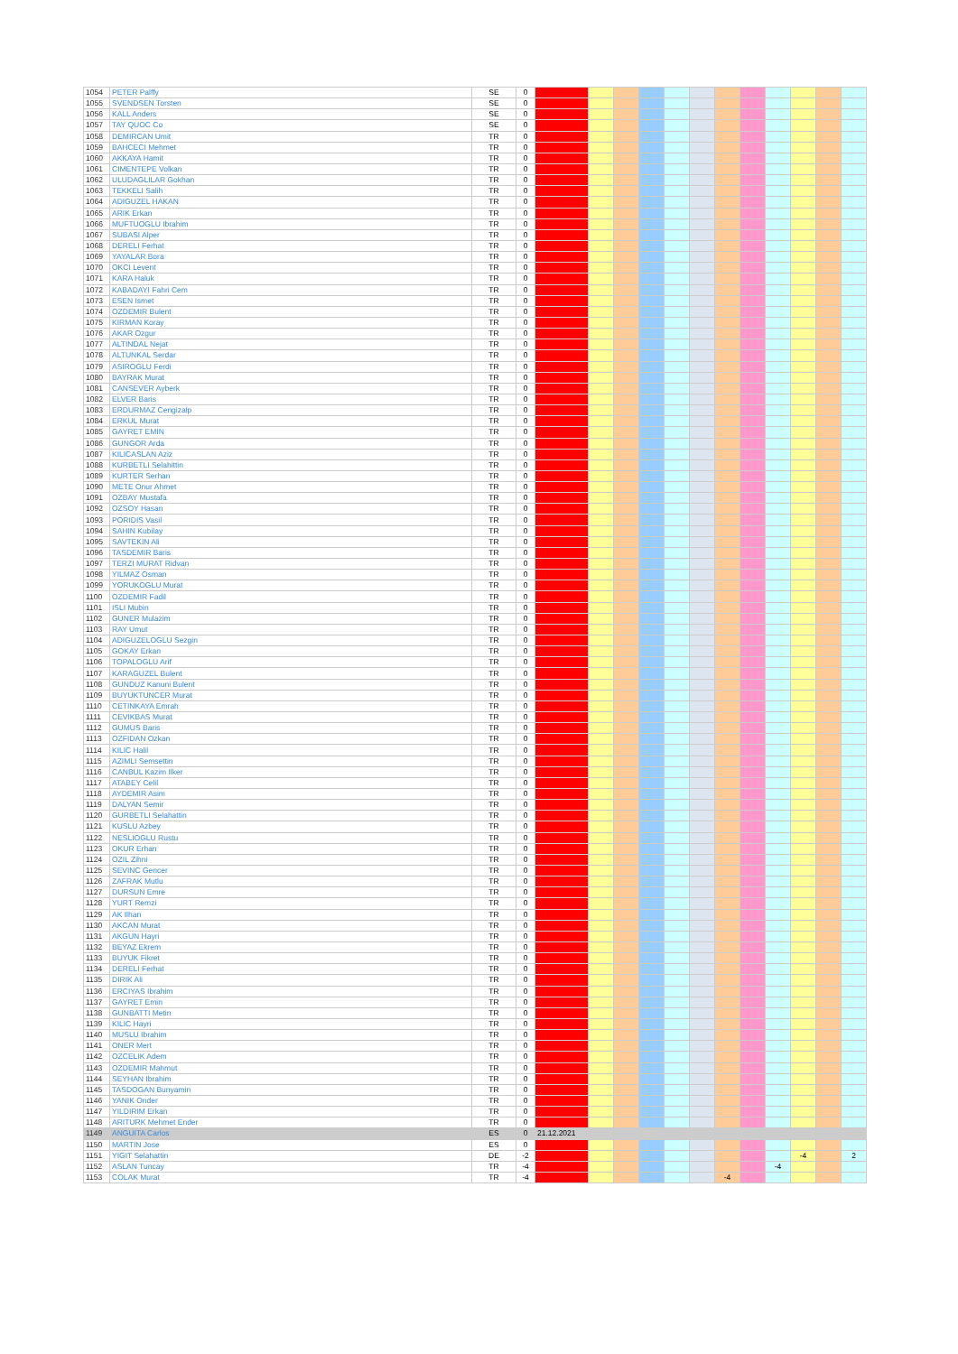| 1054 | PETER Palffy | SE | 0 | | | | | | | | | | | | |
| 1055 | SVENDSEN Torsten | SE | 0 | | | | | | | | | | | | |
| 1056 | KALL Anders | SE | 0 | | | | | | | | | | | | |
| 1057 | TAY QUOC Co | SE | 0 | | | | | | | | | | | | |
| 1058 | DEMIRCAN Umit | TR | 0 | | | | | | | | | | | | |
| 1059 | BAHCECI Mehmet | TR | 0 | | | | | | | | | | | | |
| 1060 | AKKAYA Hamit | TR | 0 | | | | | | | | | | | | |
| 1061 | CIMENTEPE Volkan | TR | 0 | | | | | | | | | | | | |
| 1062 | ULUDAGLILAR Gokhan | TR | 0 | | | | | | | | | | | | |
| 1063 | TEKKELI Salih | TR | 0 | | | | | | | | | | | | |
| 1064 | ADIGUZEL HAKAN | TR | 0 | | | | | | | | | | | | |
| 1065 | ARIK Erkan | TR | 0 | | | | | | | | | | | | |
| 1066 | MUFTUOGLU Ibrahim | TR | 0 | | | | | | | | | | | | |
| 1067 | SUBASI Alper | TR | 0 | | | | | | | | | | | | |
| 1068 | DERELI Ferhat | TR | 0 | | | | | | | | | | | | |
| 1069 | YAYALAR Bora | TR | 0 | | | | | | | | | | | | |
| 1070 | OKCI Levent | TR | 0 | | | | | | | | | | | | |
| 1071 | KARA Haluk | TR | 0 | | | | | | | | | | | | |
| 1072 | KABADAYI Fahri Cem | TR | 0 | | | | | | | | | | | | |
| 1073 | ESEN Ismet | TR | 0 | | | | | | | | | | | | |
| 1074 | OZDEMIR Bulent | TR | 0 | | | | | | | | | | | | |
| 1075 | KIRMAN Koray | TR | 0 | | | | | | | | | | | | |
| 1076 | AKAR Ozgur | TR | 0 | | | | | | | | | | | | |
| 1077 | ALTINDAL Nejat | TR | 0 | | | | | | | | | | | | |
| 1078 | ALTUNKAL Serdar | TR | 0 | | | | | | | | | | | | |
| 1079 | ASIROGLU Ferdi | TR | 0 | | | | | | | | | | | | |
| 1080 | BAYRAK Murat | TR | 0 | | | | | | | | | | | | |
| 1081 | CANSEVER Ayberk | TR | 0 | | | | | | | | | | | | |
| 1082 | ELVER Baris | TR | 0 | | | | | | | | | | | | |
| 1083 | ERDURMAZ Cengizalp | TR | 0 | | | | | | | | | | | | |
| 1084 | ERKUL Murat | TR | 0 | | | | | | | | | | | | |
| 1085 | GAYRET EMİN | TR | 0 | | | | | | | | | | | | |
| 1086 | GUNGOR Arda | TR | 0 | | | | | | | | | | | | |
| 1087 | KILICASLAN Aziz | TR | 0 | | | | | | | | | | | | |
| 1088 | KURBETLI Selahittin | TR | 0 | | | | | | | | | | | | |
| 1089 | KURTER Serhan | TR | 0 | | | | | | | | | | | | |
| 1090 | METE Onur Ahmet | TR | 0 | | | | | | | | | | | | |
| 1091 | OZBAY Mustafa | TR | 0 | | | | | | | | | | | | |
| 1092 | OZSOY Hasan | TR | 0 | | | | | | | | | | | | |
| 1093 | PORIDIS Vasil | TR | 0 | | | | | | | | | | | | |
| 1094 | SAHIN Kubilay | TR | 0 | | | | | | | | | | | | |
| 1095 | SAVTEKIN Ali | TR | 0 | | | | | | | | | | | | |
| 1096 | TASDEMIR Baris | TR | 0 | | | | | | | | | | | | |
| 1097 | TERZI MURAT Ridvan | TR | 0 | | | | | | | | | | | | |
| 1098 | YILMAZ Osman | TR | 0 | | | | | | | | | | | | |
| 1099 | YORUKOGLU Murat | TR | 0 | | | | | | | | | | | | |
| 1100 | OZDEMIR Fadil | TR | 0 | | | | | | | | | | | | |
| 1101 | ISLI Mubin | TR | 0 | | | | | | | | | | | | |
| 1102 | GUNER Mulazim | TR | 0 | | | | | | | | | | | | |
| 1103 | RAY Umut | TR | 0 | | | | | | | | | | | | |
| 1104 | ADIGUZELOGLU Sezgin | TR | 0 | | | | | | | | | | | | |
| 1105 | GOKAY Erkan | TR | 0 | | | | | | | | | | | | |
| 1106 | TOPALOGLU Arif | TR | 0 | | | | | | | | | | | | |
| 1107 | KARAGUZEL Bulent | TR | 0 | | | | | | | | | | | | |
| 1108 | GUNDUZ Kanuni Bulent | TR | 0 | | | | | | | | | | | | |
| 1109 | BUYUKTUNCER Murat | TR | 0 | | | | | | | | | | | | |
| 1110 | CETINKAYA Emrah | TR | 0 | | | | | | | | | | | | |
| 1111 | CEVIKBAS Murat | TR | 0 | | | | | | | | | | | | |
| 1112 | GUMUS Baris | TR | 0 | | | | | | | | | | | | |
| 1113 | OZFIDAN Ozkan | TR | 0 | | | | | | | | | | | | |
| 1114 | KILIC Halil | TR | 0 | | | | | | | | | | | | |
| 1115 | AZIMLI Semsettin | TR | 0 | | | | | | | | | | | | |
| 1116 | CANBUL Kazim Ilker | TR | 0 | | | | | | | | | | | | |
| 1117 | ATABEY Celil | TR | 0 | | | | | | | | | | | | |
| 1118 | AYDEMIR Asim | TR | 0 | | | | | | | | | | | | |
| 1119 | DALYAN Semir | TR | 0 | | | | | | | | | | | | |
| 1120 | GURBETLI Selahattin | TR | 0 | | | | | | | | | | | | |
| 1121 | KUSLU Azbey | TR | 0 | | | | | | | | | | | | |
| 1122 | NESLIOGLU Rustu | TR | 0 | | | | | | | | | | | | |
| 1123 | OKUR Erhan | TR | 0 | | | | | | | | | | | | |
| 1124 | OZIL Zihni | TR | 0 | | | | | | | | | | | | |
| 1125 | SEVINC Gencer | TR | 0 | | | | | | | | | | | | |
| 1126 | ZAFRAK Mutlu | TR | 0 | | | | | | | | | | | | |
| 1127 | DURSUN Emre | TR | 0 | | | | | | | | | | | | |
| 1128 | YURT Remzi | TR | 0 | | | | | | | | | | | | |
| 1129 | AK Ilhan | TR | 0 | | | | | | | | | | | | |
| 1130 | AKCAN Murat | TR | 0 | | | | | | | | | | | | |
| 1131 | AKGUN Hayri | TR | 0 | | | | | | | | | | | | |
| 1132 | BEYAZ Ekrem | TR | 0 | | | | | | | | | | | | |
| 1133 | BUYUK Fikret | TR | 0 | | | | | | | | | | | | |
| 1134 | DERELI Ferhat | TR | 0 | | | | | | | | | | | | |
| 1135 | DIRIK Ali | TR | 0 | | | | | | | | | | | | |
| 1136 | ERCIYAS Ibrahim | TR | 0 | | | | | | | | | | | | |
| 1137 | GAYRET Emin | TR | 0 | | | | | | | | | | | | |
| 1138 | GUNBATTI Metin | TR | 0 | | | | | | | | | | | | |
| 1139 | KILIC Hayri | TR | 0 | | | | | | | | | | | | |
| 1140 | MUSLU Ibrahim | TR | 0 | | | | | | | | | | | | |
| 1141 | ONER Mert | TR | 0 | | | | | | | | | | | | |
| 1142 | OZCELIK Adem | TR | 0 | | | | | | | | | | | | |
| 1143 | OZDEMIR Mahmut | TR | 0 | | | | | | | | | | | | |
| 1144 | SEYHAN Ibrahim | TR | 0 | | | | | | | | | | | | |
| 1145 | TASDOGAN Bunyamin | TR | 0 | | | | | | | | | | | | |
| 1146 | YANIK Onder | TR | 0 | | | | | | | | | | | | |
| 1147 | YILDIRIM Erkan | TR | 0 | | | | | | | | | | | | |
| 1148 | ARITURK Mehmet Ender | TR | 0 | | | | | | | | | | | | |
| 1149 | ANGUITA Carlos | ES | 0 | 21.12.2021 | | | | | | | | | | | |
| 1150 | MARTIN Jose | ES | 0 | | | | | | | | | | | | |
| 1151 | YIGIT Selahattin | DE | -2 | | | | | | | | | | -4 | | 2 |
| 1152 | ASLAN Tuncay | TR | -4 | | | | | | | | | -4 | | | |
| 1153 | COLAK Murat | TR | -4 | | | | | | | -4 | | | | | |